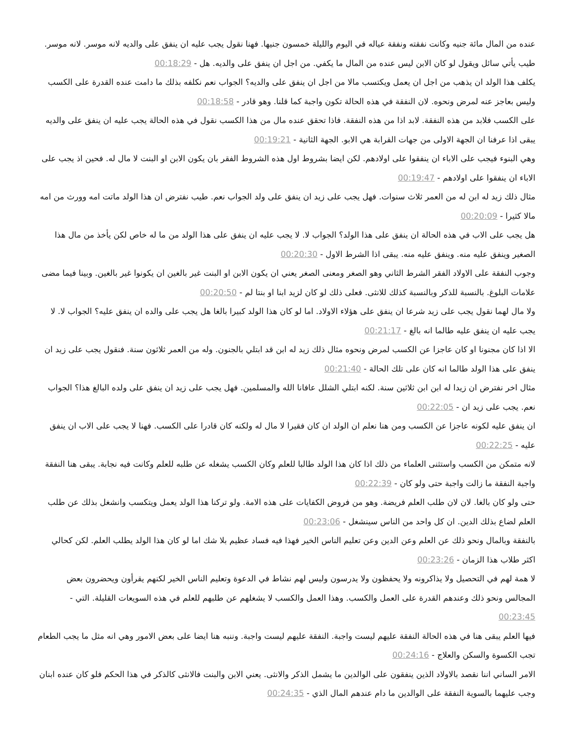عنده من المال مائة جنيه وكانت نفقته ونفقة عياله في اليوم والليلة خمسون جنيها. فهنا نقول يجب عليه ان ينفق على والديه لانه موسر. لانه موسر. طيب يأتي سائل ويقول لو كان الابن ليس عنده من المال ما يكفي. من اجل ان ينفق على والديه. هل - 00:18:29
يكلف هذا الولد ان يذهب من اجل ان يعمل ويكتسب مالا من اجل ان ينفق على والديه؟ الجواب نعم نكلفه بذلك ما دامت عنده القدرة على الكسب وليس بعاجز عنه لمرض ونحوه. لان النفقة في هذه الحالة تكون واجبة كما قلنا. وهو قادر - 00:18:58
على الكسب فلابد من هذه النفقة. لابد اذا من هذه النفقة. فاذا تحقق عنده مال من هذا الكسب نقول في هذه الحالة يجب عليه ان ينفق على والديه يبقى اذا عرفنا ان الجهة الاولى من جهات القرابة هي الابو. الجهة الثانية - 00:19:21
وهي البنوء فيجب على الاباء ان ينفقوا على اولادهم. لكن ايضا بشروط اول هذه الشروط الفقر بان يكون الابن او البنت لا مال له. فحين اذ يجب على الاباء ان ينفقوا على اولادهم - 00:19:47
مثال ذلك زيد له ابن له من العمر ثلاث سنوات. فهل يجب على زيد ان ينفق على ولد الجواب نعم. طيب نفترض ان هذا الولد ماتت امه وورث من امه مالا كثيرا - 00:20:09
هل يجب على الاب في هذه الحالة ان ينفق على هذا الولد؟ الجواب لا. لا يجب عليه ان ينفق على هذا الولد من ما له خاص لكن يأخذ من مال هذا الصغير وينفق عليه منه. وينفق عليه منه. يبقى اذا الشرط الاول - 00:20:30
وجوب النفقة على الاولاد الفقر الشرط الثاني وهو الصغر ومعنى الصغر يعني ان يكون الابن او البنت غير بالغين ان يكونوا غير بالغين. وبينا فيما مضى علامات البلوغ. بالنسبة للذكر وبالنسبة كذلك للانثى. فعلى ذلك لو كان لزيد ابنا او بنتا لم - 00:20:50
ولا مال لهما نقول يجب على زيد شرعا ان ينفق على هؤلاء الاولاد. اما لو كان هذا الولد كبيرا بالغا هل يجب على والده ان ينفق عليه؟ الجواب لا. لا يجب عليه ان ينفق عليه طالما انه بالغ - 00:21:17
الا اذا كان مجنونا او كان عاجزا عن الكسب لمرض ونحوه مثال ذلك زيد له ابن قد ابتلي بالجنون. وله من العمر ثلاثون سنة. فنقول يجب على زيد ان ينفق على هذا الولد طالما انه كان على تلك الحالة - 00:21:40
مثال اخر نفترض ان زيدا له ابن ابن ثلاثين سنة. لكنه ابتلي الشلل عافانا الله والمسلمين. فهل يجب على زيد ان ينفق على ولده البالغ هذا؟ الجواب نعم. يجب على زيد ان - 00:22:05
ان ينفق عليه لكونه عاجزا عن الكسب ومن هنا نعلم ان الولد ان كان فقيرا لا مال له ولكنه كان قادرا على الكسب. فهنا لا يجب على الاب ان ينفق عليه - 00:22:25
لانه متمكن من الكسب واستثنى العلماء من ذلك اذا كان هذا الولد طالبا للعلم وكان الكسب يشغله عن طلبه للعلم وكانت فيه نجابة. يبقى هنا النفقة واجبة النفقة ما زالت واجبة حتى ولو كان - 00:22:39
حتى ولو كان بالغا. لان لان طلب العلم فريضة. وهو من فروض الكفايات على هذه الامة. ولو تركنا هذا الولد يعمل ويتكسب وانشغل بذلك عن طلب العلم لضاع بذلك الدين. ان كل واحد من الناس سينشغل - 00:23:06
بالنفقة وبالمال ونحو ذلك عن العلم وعن الدين وعن تعليم الناس الخير فهذا فيه فساد عظيم بلا شك اما لو كان هذا الولد يطلب العلم. لكن كحالي اكثر طلاب هذا الزمان - 00:23:26
لا همة لهم في التحصيل ولا يذاكرونه ولا يحفظون ولا يدرسون وليس لهم نشاط في الدعوة وتعليم الناس الخير لكنهم يقرأون ويحضرون بعض المجالس ونحو ذلك وعندهم القدرة على العمل والكسب. وهذا العمل والكسب لا يشغلهم عن طلبهم للعلم في هذه السويعات القليلة. التي - 00:23:45
فيها العلم يبقى هنا في هذه الحالة النفقة عليهم ليست واجبة. النفقة عليهم ليست واجبة. وننبه هنا ايضا على بعض الامور وهي انه مثل ما يجب الطعام تجب الكسوة والسكن والعلاج - 00:24:16
الامر الساني اننا نقصد بالاولاد الذين ينفقون على الوالدين ما يشمل الذكر والانثى. يعني الابن والبنت فالانثى كالذكر في هذا الحكم فلو كان عنده ابنان وجب عليهما بالسوية النفقة على الوالدين ما دام عندهم المال الذي - 00:24:35